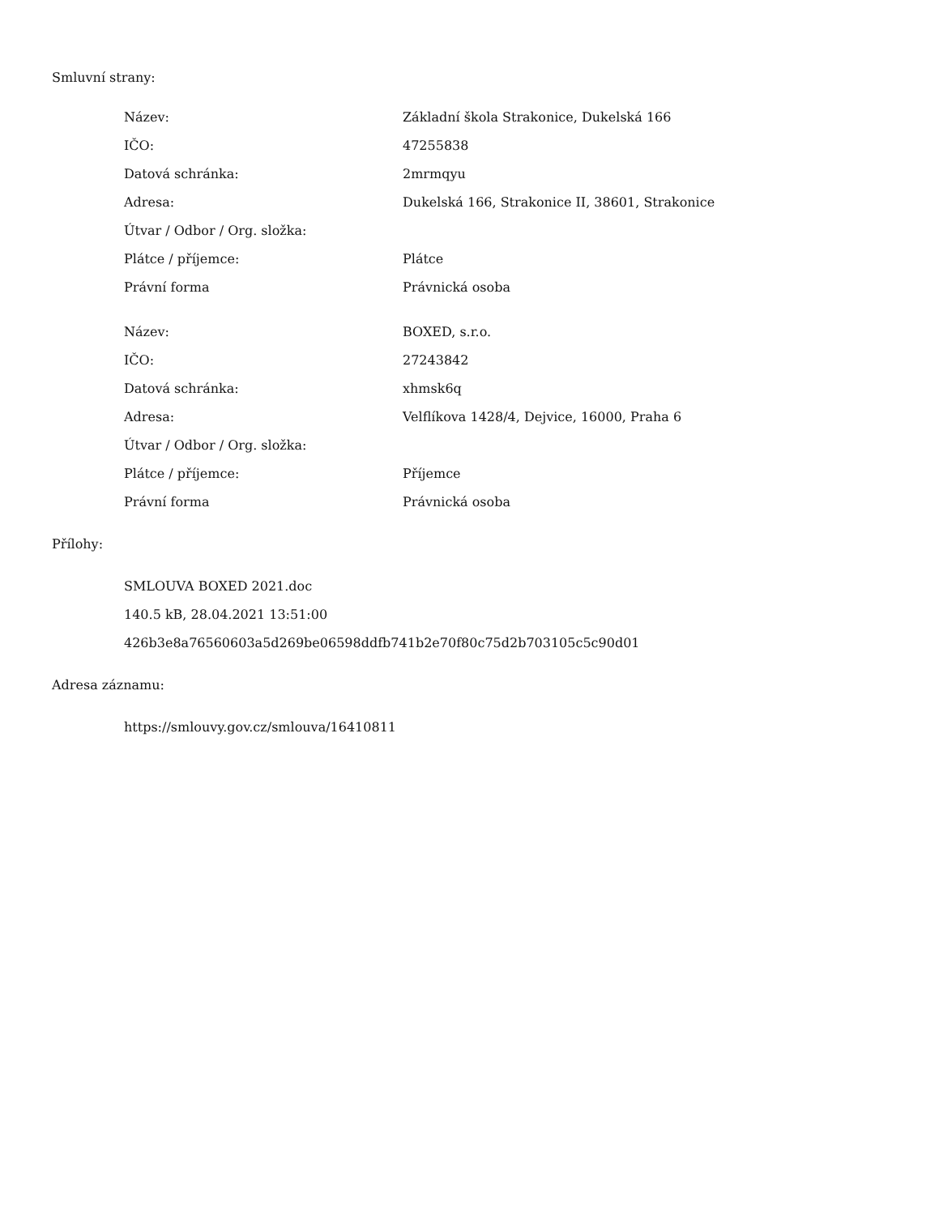Smluvní strany:
| Název: | Základní škola Strakonice, Dukelská 166 |
| IČO: | 47255838 |
| Datová schránka: | 2mrmqyu |
| Adresa: | Dukelská 166, Strakonice II, 38601, Strakonice |
| Útvar / Odbor / Org. složka: | |
| Plátce / příjemce: | Plátce |
| Právní forma | Právnická osoba |
| Název: | BOXED, s.r.o. |
| IČO: | 27243842 |
| Datová schránka: | xhmsk6q |
| Adresa: | Velflíkova 1428/4, Dejvice, 16000, Praha 6 |
| Útvar / Odbor / Org. složka: | |
| Plátce / příjemce: | Příjemce |
| Právní forma | Právnická osoba |
Přílohy:
SMLOUVA BOXED 2021.doc
140.5 kB, 28.04.2021 13:51:00
426b3e8a76560603a5d269be06598ddfb741b2e70f80c75d2b703105c5c90d01
Adresa záznamu:
https://smlouvy.gov.cz/smlouva/16410811